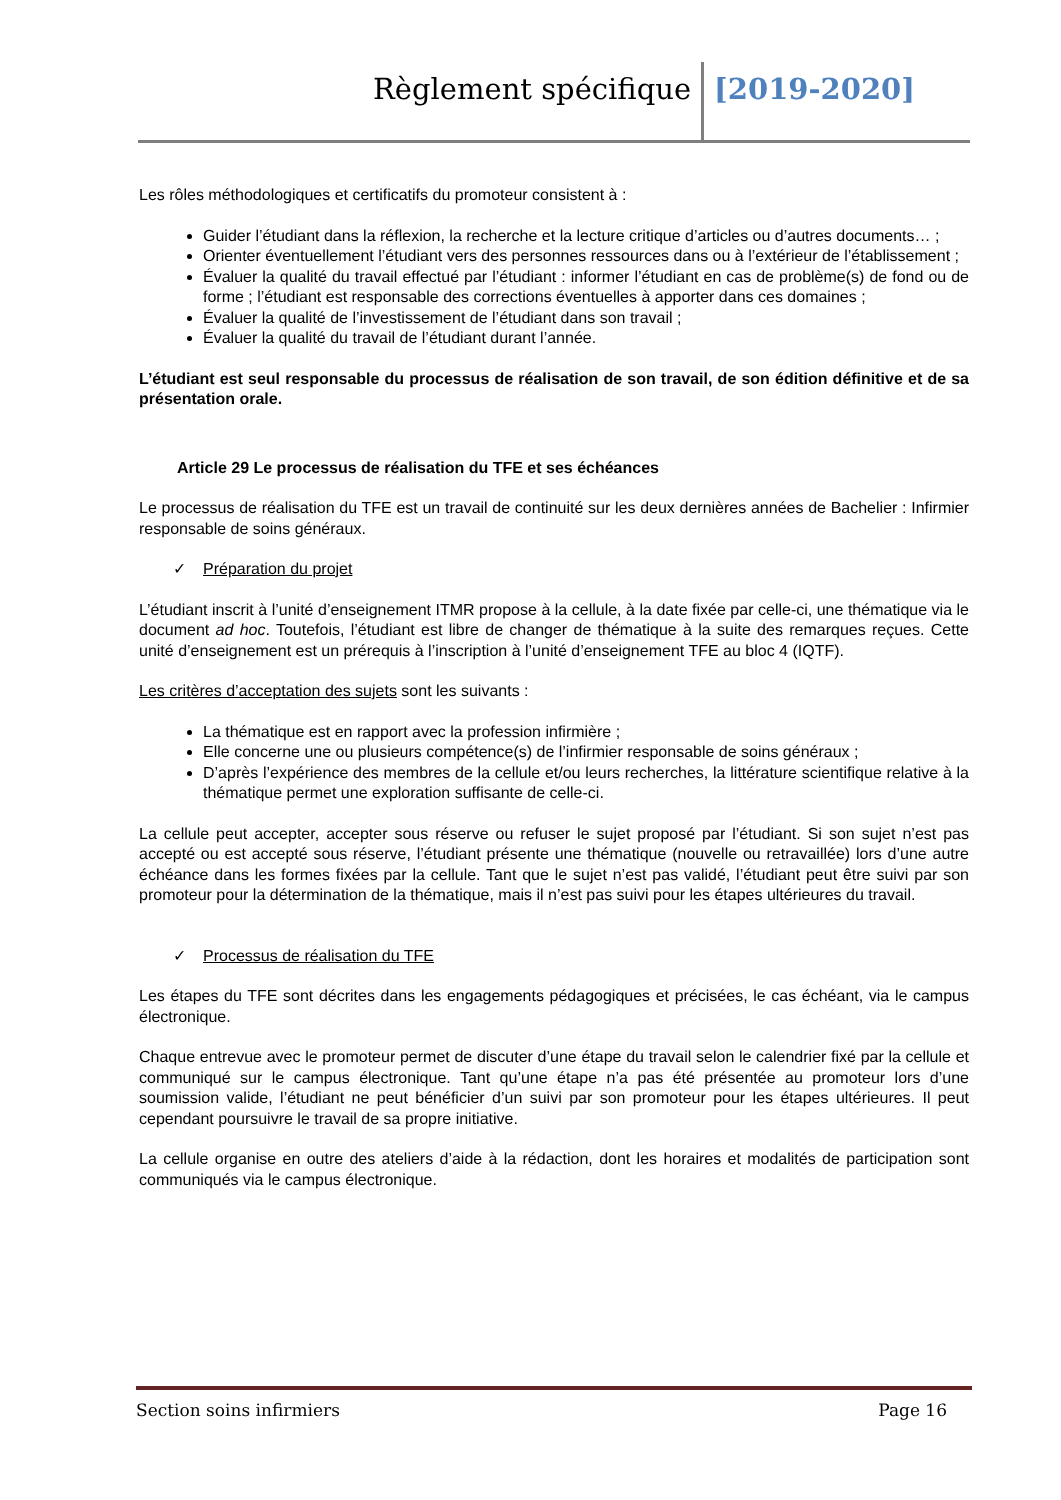Règlement spécifique [2019-2020]
Les rôles méthodologiques et certificatifs du promoteur consistent à :
Guider l’étudiant dans la réflexion, la recherche et la lecture critique d’articles ou d’autres documents… ;
Orienter éventuellement l’étudiant vers des personnes ressources dans ou à l’extérieur de l’établissement ;
Évaluer la qualité du travail effectué par l’étudiant : informer l’étudiant en cas de problème(s) de fond ou de forme ; l’étudiant est responsable des corrections éventuelles à apporter dans ces domaines ;
Évaluer la qualité de l’investissement de l’étudiant dans son travail ;
Évaluer la qualité du travail de l’étudiant durant l’année.
L’étudiant est seul responsable du processus de réalisation de son travail, de son édition définitive et de sa présentation orale.
Article 29 Le processus de réalisation du TFE et ses échéances
Le processus de réalisation du TFE est un travail de continuité sur les deux dernières années de Bachelier : Infirmier responsable de soins généraux.
✓ Préparation du projet
L’étudiant inscrit à l’unité d’enseignement ITMR propose à la cellule, à la date fixée par celle-ci, une thématique via le document ad hoc. Toutefois, l’étudiant est libre de changer de thématique à la suite des remarques reçues. Cette unité d’enseignement est un prérequis à l’inscription à l’unité d’enseignement TFE au bloc 4 (IQTF).
Les critères d’acceptation des sujets sont les suivants :
La thématique est en rapport avec la profession infirmière ;
Elle concerne une ou plusieurs compétence(s) de l’infirmier responsable de soins généraux ;
D’après l’expérience des membres de la cellule et/ou leurs recherches, la littérature scientifique relative à la thématique permet une exploration suffisante de celle-ci.
La cellule peut accepter, accepter sous réserve ou refuser le sujet proposé par l’étudiant. Si son sujet n’est pas accepté ou est accepté sous réserve, l’étudiant présente une thématique (nouvelle ou retravaillée) lors d’une autre échéance dans les formes fixées par la cellule. Tant que le sujet n’est pas validé, l’étudiant peut être suivi par son promoteur pour la détermination de la thématique, mais il n’est pas suivi pour les étapes ultérieures du travail.
✓ Processus de réalisation du TFE
Les étapes du TFE sont décrites dans les engagements pédagogiques et précisées, le cas échéant, via le campus électronique.
Chaque entrevue avec le promoteur permet de discuter d’une étape du travail selon le calendrier fixé par la cellule et communiqué sur le campus électronique. Tant qu’une étape n’a pas été présentée au promoteur lors d’une soumission valide, l’étudiant ne peut bénéficier d’un suivi par son promoteur pour les étapes ultérieures. Il peut cependant poursuivre le travail de sa propre initiative.
La cellule organise en outre des ateliers d’aide à la rédaction, dont les horaires et modalités de participation sont communiqués via le campus électronique.
Section soins infirmiers Page 16